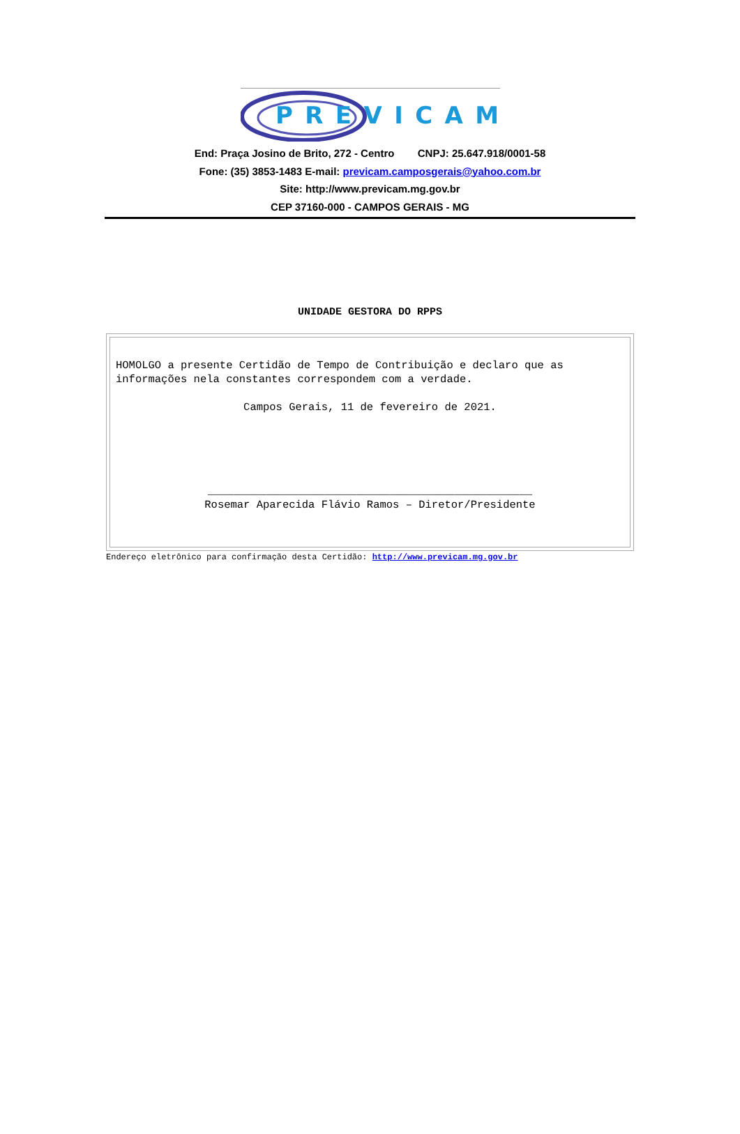PREVICAM
End: Praça Josino de Brito, 272 - Centro CNPJ: 25.647.918/0001-58
Fone: (35) 3853-1483 E-mail: previcam.camposgerais@yahoo.com.br
Site: http://www.previcam.mg.gov.br
CEP 37160-000 - CAMPOS GERAIS - MG
UNIDADE GESTORA DO RPPS
HOMOLGO a presente Certidão de Tempo de Contribuição e declaro que as informações nela constantes correspondem com a verdade.
Campos Gerais, 11 de fevereiro de 2021.
__________________________________________________
Rosemar Aparecida Flávio Ramos – Diretor/Presidente
Endereço eletrônico para confirmação desta Certidão: http://www.previcam.mg.gov.br